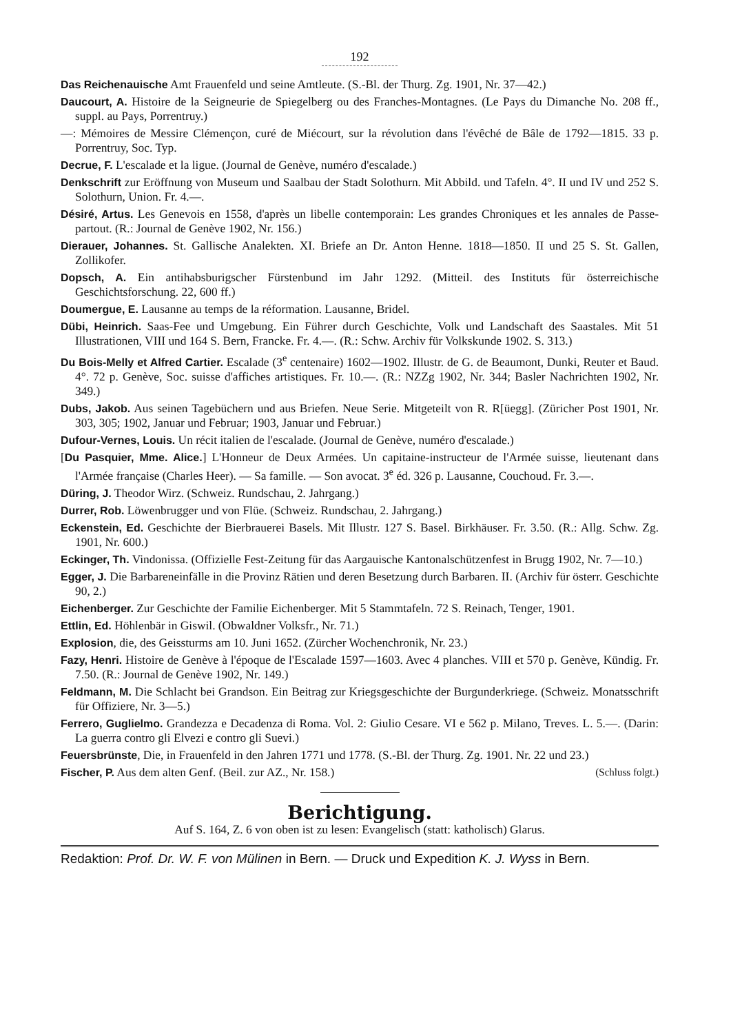192
Das Reichenauische Amt Frauenfeld und seine Amtleute. (S.-Bl. der Thurg. Zg. 1901, Nr. 37—42.)
Daucourt, A. Histoire de la Seigneurie de Spiegelberg ou des Franches-Montagnes. (Le Pays du Dimanche No. 208 ff., suppl. au Pays, Porrentruy.)
—: Mémoires de Messire Clémençon, curé de Miécourt, sur la révolution dans l'évêché de Bâle de 1792—1815. 33 p. Porrentruy, Soc. Typ.
Decrue, F. L'escalade et la ligue. (Journal de Genève, numéro d'escalade.)
Denkschrift zur Eröffnung von Museum und Saalbau der Stadt Solothurn. Mit Abbild. und Tafeln. 4°. II und IV und 252 S. Solothurn, Union. Fr. 4.—.
Désiré, Artus. Les Genevois en 1558, d'après un libelle contemporain: Les grandes Chroniques et les annales de Passe-partout. (R.: Journal de Genève 1902, Nr. 156.)
Dierauer, Johannes. St. Gallische Analekten. XI. Briefe an Dr. Anton Henne. 1818—1850. II und 25 S. St. Gallen, Zollikofer.
Dopsch, A. Ein antihabsburigscher Fürstenbund im Jahr 1292. (Mitteil. des Instituts für österreichische Geschichtsforschung. 22, 600 ff.)
Doumergue, E. Lausanne au temps de la réformation. Lausanne, Bridel.
Dübi, Heinrich. Saas-Fee und Umgebung. Ein Führer durch Geschichte, Volk und Landschaft des Saastales. Mit 51 Illustrationen, VIII und 164 S. Bern, Francke. Fr. 4.—. (R.: Schw. Archiv für Volkskunde 1902. S. 313.)
Du Bois-Melly et Alfred Cartier. Escalade (3<sup>e</sup> centenaire) 1602—1902. Illustr. de G. de Beaumont, Dunki, Reuter et Baud. 4°. 72 p. Genève, Soc. suisse d'affiches artistiques. Fr. 10.—. (R.: NZZg 1902, Nr. 344; Basler Nachrichten 1902, Nr. 349.)
Dubs, Jakob. Aus seinen Tagebüchern und aus Briefen. Neue Serie. Mitgeteilt von R. R[üegg]. (Züricher Post 1901, Nr. 303, 305; 1902, Januar und Februar; 1903, Januar und Februar.)
Dufour-Vernes, Louis. Un récit italien de l'escalade. (Journal de Genève, numéro d'escalade.)
[Du Pasquier, Mme. Alice.] L'Honneur de Deux Armées. Un capitaine-instructeur de l'Armée suisse, lieutenant dans l'Armée française (Charles Heer). — Sa famille. — Son avocat. 3<sup>e</sup> éd. 326 p. Lausanne, Couchoud. Fr. 3.—.
Düring, J. Theodor Wirz. (Schweiz. Rundschau, 2. Jahrgang.)
Durrer, Rob. Löwenbrugger und von Flüe. (Schweiz. Rundschau, 2. Jahrgang.)
Eckenstein, Ed. Geschichte der Bierbrauerei Basels. Mit Illustr. 127 S. Basel. Birkhäuser. Fr. 3.50. (R.: Allg. Schw. Zg. 1901, Nr. 600.)
Eckinger, Th. Vindonissa. (Offizielle Fest-Zeitung für das Aargauische Kantonalschützenfest in Brugg 1902, Nr. 7—10.)
Egger, J. Die Barbareneinfälle in die Provinz Rätien und deren Besetzung durch Barbaren. II. (Archiv für österr. Geschichte 90, 2.)
Eichenberger. Zur Geschichte der Familie Eichenberger. Mit 5 Stammtafeln. 72 S. Reinach, Tenger, 1901.
Ettlin, Ed. Höhlenbär in Giswil. (Obwaldner Volksfr., Nr. 71.)
Explosion, die, des Geissturms am 10. Juni 1652. (Zürcher Wochenchronik, Nr. 23.)
Fazy, Henri. Histoire de Genève à l'époque de l'Escalade 1597—1603. Avec 4 planches. VIII et 570 p. Genève, Kündig. Fr. 7.50. (R.: Journal de Genève 1902, Nr. 149.)
Feldmann, M. Die Schlacht bei Grandson. Ein Beitrag zur Kriegsgeschichte der Burgunderkriege. (Schweiz. Monatsschrift für Offiziere, Nr. 3—5.)
Ferrero, Guglielmo. Grandezza e Decadenza di Roma. Vol. 2: Giulio Cesare. VI e 562 p. Milano, Treves. L. 5.—. (Darin: La guerra contro gli Elvezi e contro gli Suevi.)
Feuersbrünste, Die, in Frauenfeld in den Jahren 1771 und 1778. (S.-Bl. der Thurg. Zg. 1901. Nr. 22 und 23.)
Fischer, P. Aus dem alten Genf. (Beil. zur AZ., Nr. 158.) (Schluss folgt.)
Berichtigung.
Auf S. 164, Z. 6 von oben ist zu lesen: Evangelisch (statt: katholisch) Glarus.
Redaktion: Prof. Dr. W. F. von Mülinen in Bern. — Druck und Expedition K. J. Wyss in Bern.